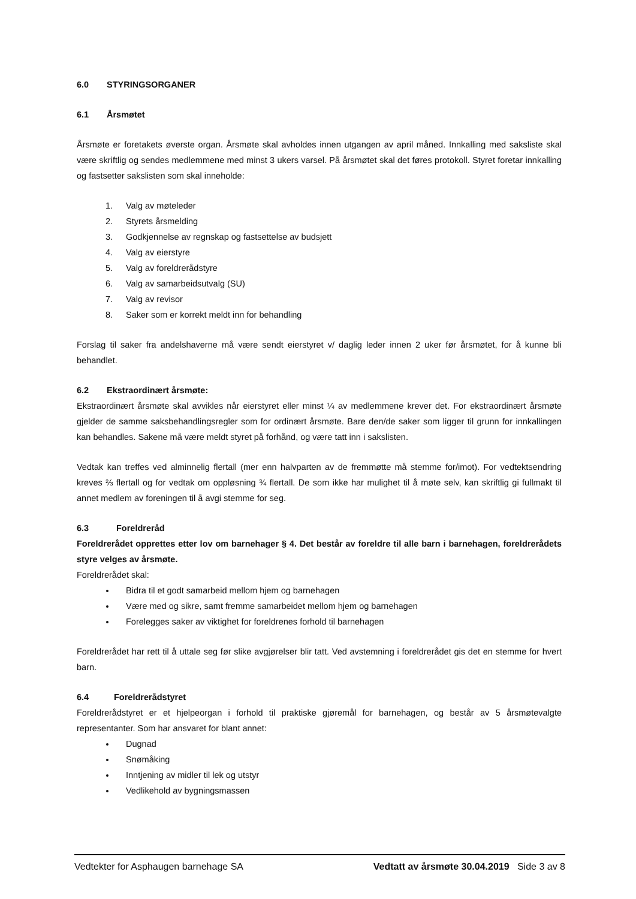6.0 STYRINGSORGANER
6.1 Årsmøtet
Årsmøte er foretakets øverste organ. Årsmøte skal avholdes innen utgangen av april måned. Innkalling med saksliste skal være skriftlig og sendes medlemmene med minst 3 ukers varsel. På årsmøtet skal det føres protokoll. Styret foretar innkalling og fastsetter sakslisten som skal inneholde:
1. Valg av møteleder
2. Styrets årsmelding
3. Godkjennelse av regnskap og fastsettelse av budsjett
4. Valg av eierstyre
5. Valg av foreldrerådstyre
6. Valg av samarbeidsutvalg (SU)
7. Valg av revisor
8. Saker som er korrekt meldt inn for behandling
Forslag til saker fra andelshaverne må være sendt eierstyret v/ daglig leder innen 2 uker før årsmøtet, for å kunne bli behandlet.
6.2 Ekstraordinært årsmøte:
Ekstraordinært årsmøte skal avvikles når eierstyret eller minst ¼ av medlemmene krever det. For ekstraordinært årsmøte gjelder de samme saksbehandlingsregler som for ordinært årsmøte. Bare den/de saker som ligger til grunn for innkallingen kan behandles. Sakene må være meldt styret på forhånd, og være tatt inn i sakslisten.
Vedtak kan treffes ved alminnelig flertall (mer enn halvparten av de fremmøtte må stemme for/imot). For vedtektsendring kreves ⅔ flertall og for vedtak om oppløsning ¾ flertall. De som ikke har mulighet til å møte selv, kan skriftlig gi fullmakt til annet medlem av foreningen til å avgi stemme for seg.
6.3 Foreldreråd
Foreldrerådet opprettes etter lov om barnehager § 4. Det består av foreldre til alle barn i barnehagen, foreldrerådets styre velges av årsmøte.
Foreldrerådet skal:
Bidra til et godt samarbeid mellom hjem og barnehagen
Være med og sikre, samt fremme samarbeidet mellom hjem og barnehagen
Forelegges saker av viktighet for foreldrenes forhold til barnehagen
Foreldrerådet har rett til å uttale seg før slike avgjørelser blir tatt. Ved avstemning i foreldrerådet gis det en stemme for hvert barn.
6.4 Foreldrerådstyret
Foreldrerådstyret er et hjelpeorgan i forhold til praktiske gjøremål for barnehagen, og består av 5 årsmøtevalgte representanter. Som har ansvaret for blant annet:
Dugnad
Snømåking
Inntjening av midler til lek og utstyr
Vedlikehold av bygningsmassen
Vedtekter for Asphaugen barnehage SA Vedtatt av årsmøte 30.04.2019 Side 3 av 8